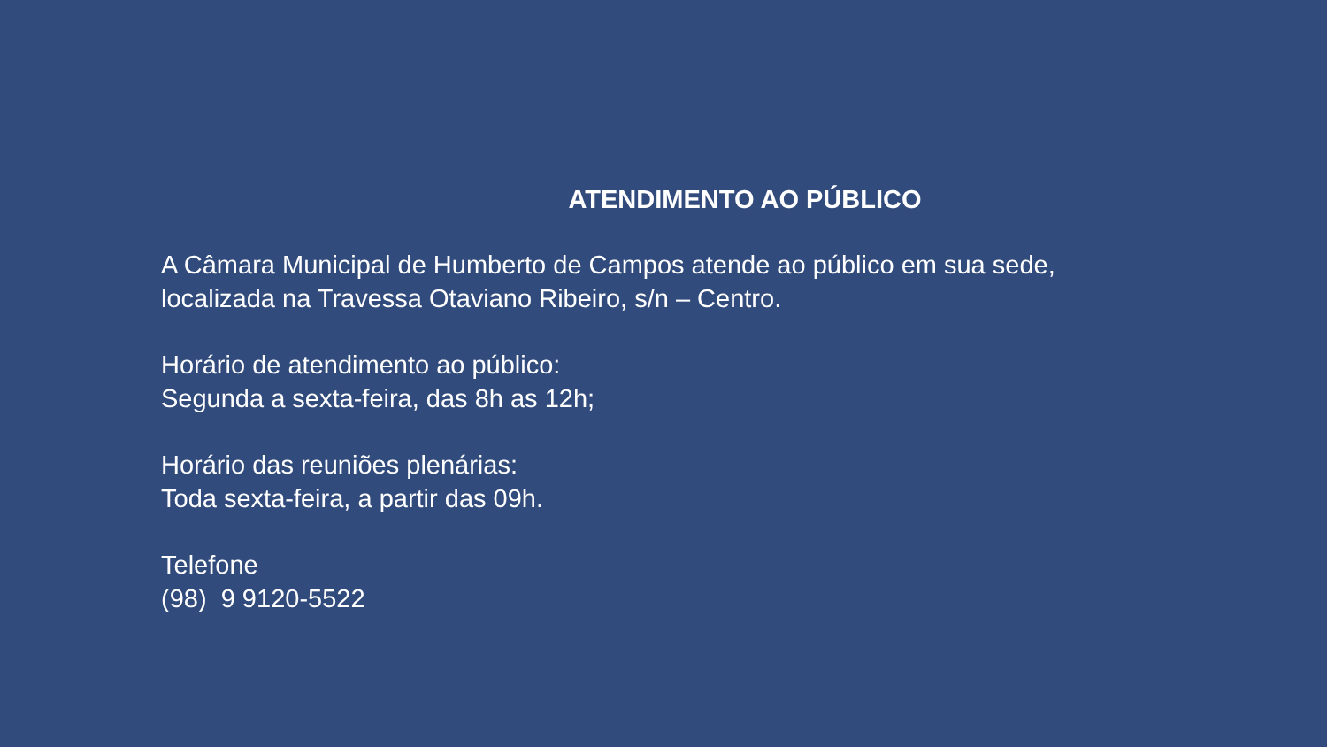ATENDIMENTO AO PÚBLICO
A Câmara Municipal de Humberto de Campos atende ao público em sua sede, localizada na Travessa Otaviano Ribeiro, s/n – Centro.
Horário de atendimento ao público:
Segunda a sexta-feira, das 8h as 12h;
Horário das reuniões plenárias:
Toda sexta-feira, a partir das 09h.
Telefone
(98) 9 9120-5522